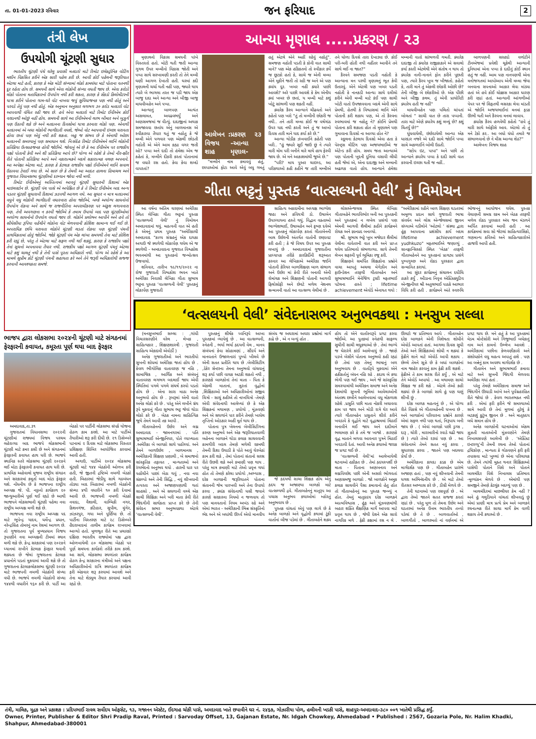તા. 01-01-2023 રવિવાર જન ફરિયાદ 2
તંત્રી લેખ
ઉપયોગી ચૂંટણી સુધાર
ભારતીય ચૂંટણી પંચે ઘરેલુ પ્રવાસી મતદારો માટે રિમોટ ઇલેક્ટ્રોનિક વોટિંગ મશીન વિકસિત કરીને એક સારી પહેલ કરી છે. આવી કોઈ પહેલની જરૂરિયાત એટલા માટે હતી, કારણ કે એક મોટી સંખ્યામાં લોકો કામધંધા માટે પોતાના વતનથી દૂર રહેતા હોય છે. સમયની સાથે એવા લોકોની સંખ્યા વધતી જાય છે. એવા કરોડો લોકો પોતાના મતાધિકારનો ઉપયોગ નથી કરી શકતા, કારણ કે સેંકડો કિલોમીટરની યાત્રા કરીને પોતાના ગામ-ઘરે વોટ નાખવા જવું સુવિધાજનક પણ નથી હોતું અને પરવડે તેવું પણ નથી હોતું. એક અનુમાન અનુસાર લગભગ ૩૦ કરોડ મતદારો વોટ આપવાથી વંચિત રહી જાય છે. હવે એવા મતદારો માટે રિમોટ ઈવીએમ કોઈ વરદાનથી ઓછું નહીં હોય. સમયની સાથે આ ઈવીએમનો લાભ બીમાર અને બુઝુર્ગ પણ ઉઠાવી શકે છે અને મતદાનના દિવસોમાં યાત્રા કરનારા લોકો પણ. એનાથી મતદાનમાં એ બધા લોકોની ભાગીદારી વધશે, જેઓ વોટ આપવાની ઇચ્છા ધરાવતા હોવા છતાં પણ એવું નથી કરી શકતા. બહુ જ સંભવ છે કે એનાથી ઓછા મતદાનની સમસ્યાનું પણ સમાધાન થશે. નિઃસંદેહ રિમોટ ઈવીએમને લઈને લોકોની પ્રતિક્રિયા ઉત્સાહજનક હોવી જોઈએ. જોવાનું એ છે કે આ ઈવીએમ પર રાજકીય પક્ષો પોતાની કેવી અને શી પ્રતિક્રિયા આપે છે? યોગ્ય એ રહેશે કે તેઓ નીર-ક્ષીર રીતે પોતાની પ્રતિક્રિયા આપે અને નકારાત્મકને બદલે સકારાત્મક વલણ અપનાવે. આ અપેક્ષા એટલા માટે, કારણ કે કેટલાક રાજકીય પક્ષો ઈવીએમને લઈને સવાલ ઉઠાવવા ટેવાઈ ગયા છે. એ સારું છે કે તેમની આ આદત હાલના હિમાચલ અને ગુજરાત વિધાનસભા ચૂંટણીઓ દરમ્યાન જોવા નથી મળી.
રિમોટ ઈવીએમનું અસ્તિત્વમાં આવવું ચૂંટણી સુધારની દિશામાં એક માઇલસ્ટોન છે. ચૂંટણી પંચ પાસે એ અપેક્ષિત છે કે તે રિમોટ ઈવીએમ બાદ અન્ય પડતર ચૂંટણી સુધારાની દિશામાં ઝડપથી આગળ વધે. આ સુધાર ન માત્ર મતદાનમાં વધુને વધુ લોકોની ભાગીદારી વધારનારા હોવા જોઈએ, બલ્કે અયોગ્ય સાધનોનો ઉપયોગ રોકવા અને સાથે જ રાજનીતિના અપરાધીકરણ પર અંકુશ લગાવનારા પણ. તેની અવગણના ન કરવી જોઈએ કે તમામ ઉપાયો બાદ પણ ચૂંટણીઓમાં અયોગ્ય સાધનોનો ઉપયોગ વધતો જાય છે. લોકોને પ્રલોભન આપીને અને હવે તો સીધેસીધા રૂપિયા વહેંચીને લોકોના વોટ મેળવવાની કોશિશ સામાન્ય થઈ ગઈ છે. અપરાધિક છબિ ધરાવતા લોકોને ચૂંટણી લડતાં રોકવા પણ ચૂંટણી પંચની પ્રાથમિકતામાં હોવું જોઈએ. જોકે ચૂંટણી પંચ એક લાંબા સમયથી તેના માટે કોશિશ કરી રહ્યું છે, પરંતુ તે એટલા માટે સફળ નથી થઈ શક્યું, કારણ કે રાજકીય પક્ષો તેનાં સૂચનો અપનાવવા તૈયાર નથી. રાજકીય પક્ષો આગળ ચૂંટણી પંચનું એટલા માટે કશું ચાલતું નથી કે તેની પાસે પૂરતા અધિકારો નથી. યોગ્ય એ રહેશે કે આ મામલે સુપ્રીમ કોર્ટ ચૂંટણી પંચની સહાયતા કરે અને તેને જરૂરી અધિકારોથી સજ્જ કરવાની આવશ્યકતા સમજે.
ભાજપ દ્વારા લોકસભા ૨૦૨૪ની ચૂંટણી માટે સંગઠનમાં ફેરફારની કવાયત, કમૂરતા પૂર્ણ થયા બાદ ફેરફાર
અમદાવાદ,તા.૩૧
ગુજરાતમાં વિધાનસભા ૨૦૨૨ની ચૂંટણીમાં રાજ્યમાં વિજય પરચમ લહેરાવ્યા બાદ ભાજપે લોકસભાની ચૂંટણી માટે કમર કસી છે અને સંગઠનમાં ફેરફારની કવાયત હાથ ધરી છે. ભાજપે સ્થાનિક સ્તરે લોકસભા ચૂંટણી ૨૦૨૪ને લઈ મોટા ફેરફારની કવાયત હાથ ધરી છે. પ્રાથમિક અહેવાલો મુજબ રાષ્ટ્રીય સંગઠન અને સરકારમાં કમૂર્તા બાદ મોટા ફેરફાર થશે. નોંધનીય છે કે ભાજપના રાષ્ટ્રીય અધ્યક્ષ જે. પી. નડ્ડાનો કાર્યકાળ ૨૦ જાન્યુઆરીએ પૂર્ણ થઈ રહ્યો છે આથી ભાજપને લોકસભાની ચૂંટણી પહેલા નવા રાષ્ટ્રીય અધ્યક્ષ મળી શકે છે.
ભાજપના નવા રાષ્ટ્રીય અધ્યક્ષ પદ માટે ભૂપેન્દ્ર યાદવ, ધર્મેન્દ્ર પ્રધાન, નરેન્દ્રસિંહ તોમરનું નામ રેસમાં આગળ છે. તો ગુજરાતના પૂર્વ મુખ્યપ્રધાન વિજય રૂપાણીને નવા અધ્યક્ષની ટીમમાં સ્થાન મળી શકે છે. કેન્દ્ર સરકારમાં પણ ૨૦૨૪ને ધ્યાનમાં રાખીને કેટલાક ફેરફાર થવાની શક્યતા છે જેમાં ગુજરાતના કેટલાક પ્રધાનોને પડતાં મુકવામાં આવી શકે છે તો ગુજરાતના કેટલાકલોકસભા ચૂંટણી ૨૦૨૪ માટે ભાજપની નબળી બેઠકોની સંખ્યા વધી છે. ભાજપે નબળી બેઠકોની સંખ્યા ૧૪૪થી વધારીને ૧૬૦ કરી છે. પાર્ટી આ બેઠકો પર પાર્ટીની લોકસભા સંપર્ક યોજના હેઠળ કામ કરશે. આ માટે પાર્ટીએ તૈયારીઓ શરૂ કરી દીધી છે. ૨૧ ડિસેમ્બરે પટનામાં ૨ દિવસ માટે લોકસભા વિસ્તાર પ્રશિક્ષણ શિબિર આયોજિત કરવામાં આવી હતી.
અગાઉ, પાર્ટીએ ૨૦૨૪ લોકસભા ચૂંટણી માટે ૧૪૪ બેઠકોની ઓળખ કરી હતી, જે જીતની દ્રષ્ટિએ નબળી બેઠકો હતી. બિહારમાં જેડીયુ સાથે ગઠબંધન તોડ્યા બાદ બિહારમાં નબળી બેઠકોની સંખ્યા ૪થી વધારીને ૧૦ કરી દેવામાં આવી છે. ભાજપની નબળી બેઠકો નવાદા, વૈશાલી, વાલ્મિકી નગર, કિશનગંજ, કટિહાર, સુપૌલ, મુંગેર, ઝાંઝરપુર, ગયા અને પૂર્ણિયા છે. તો પાર્ટીના વિસ્તરણ માટે ૨૮ ડિસેમ્બરે હૈદરાબાદમાં તાલીમ કાર્યક્રમ રાખવામાં આવ્યો હતો. મૂળભૂત રીતે આ પ્રચારકો દક્ષિણ ભારતીય રાજ્યોમાં પક્ષ દ્વારા ઓળખાયેલી ૯૦ લોકસભા બેઠકો પર પૂર્ણ સમયના કાર્યકરો તરીકે કામ કરશે. આ સાથે, લોકસભા સ્થળાંતર કાર્યક્રમ હેઠળ કેન્દ્ર સરકારના મંત્રીઓ અને પક્ષના અધિકારીઓનો રાત્રિ સ્થળાંતર કાર્યક્રમ ફરી એકવાર શરૂ કરવામાં આવશે અને તેના માટે શેડ્યૂલ તૈયાર કરવામાં આવી રહ્યો છે.
આન્યા મૃણાલ .....પ્રકરણ / ૨૩
મૃણાલનો વિકાસ સમયની પાંખે વિસ્તરતો હતો. મોટી થતી જતી આન્યા ગૂગલ ઉપર મમ્મીનો વિકાસ જોતી અને પપ્પા સાથે સરખામણી કરતી તો તેને મમ્મી ઘણી આગળ દેખાતી હતી. ઘરમાં કદી મૃણાલની ચર્ચા થતી નહીં પણ, જ્યારે થાય ત્યારે બે ભાગલા તરત જ પડી જાય એક બાજુ દાદા અને આન્યા અને બીજી બાજુ માધવીબહેન અને પપ્પા.
આન્યાનું બાળપણ અત્યંત અસલામત, અવઢવભર્યું અને અણસમજમાં જ વીત્યું. દાદાજીનાં અથાક સમજાવવા છતાંય એનું બાળમાનસ એ સ્વીકારવા તૈયાર થતું જ નહોતુ કે જે મમ્મી એને પળવાર પણ એકલી છોડતી નહોતી એ એને આમ કહ્યા વગર જતી રહે? પપ્પા અને દાદી તો હંમેશા એમ જ કહેતાં કે, મમ્મીને દીકરી કરતાં પોતાનામાં જ વધારે રસ હતો. કેવા કેવા શબ્દો વાપરતાં?
આલેખન : વિજય શાહ પ્રકરણ ૨૩ -આન્યા મૃણાલ-
"મમ્મીને નામ કમાવવું હતું, છાપાઓમાં ફોટા આવે એવું બધુ ગમતું હતું એટલે એને અહીં રહેવું નહોતું". સમજણ નહોતી પડતી કે કોની વાત સાચી માને? પણ એક હકિકતનો તો સ્વીકાર કર્યે જ છૂટકો હતો કે, સાચે જ એની મમ્મા એને મૂકીને જતી તો રહી જ અને એ પણ ક્યાંય દૂર. ખબર નહીં ક્યારે પાછી આવશે? અરે પાછી આવશે કે કેમ એનીય ક્યાં ખબર છે છતાં, ય મમ્મી માટે કશું ખોટું સાંભળી પણ શકતી નહીં.
ક્યારેક કૈરવ આન્યાને ચીઢવતો અને કહેતો પણ ખરો "તું તો મમ્મીની છોકરી જ નથી.. તને તારી મમ્મા કોઈ જ વર્ષગાંઠ ઉપર યાદ નથી કરતી અને તું જ આખો દિવસ તારી માને યાદ કર્યા કરે છે."
આન્યા થોડીક ઝંખવાઈને કહેતી પણ ખરી.. "હું જ્યારે સૂઈ જાઉ છું ને ત્યારે મારી મોમ પરી બનીને મારે માથે હાથ ફેરવી જાય છે. એ મને આકાશમાંથી જુએ છે."
"પરી? માય પુઅર ચાઇલ્ડ, આ પરીકથાઓ કહી કહીને જ તારી મમ્મીએ તને ધોળા દિવસે તારા દેખાડ્યા છે. કોઈ પરી-બરી હોતી નથી નહીંતર આવીને તને સાથે લઈ ના જાત?"
કૈરવને સમજણ પડતી નહોતી કે આન્યાના મન પરથી મૃણાલનું ભૂત કેવી ઉતારવું. એને એટલી પણ ખબર પડતી નહોતી કે નાનકડી આન્યા સાથે દલીલો કરીને એની મમ્મી માટે કંઈ પણ સાચી ખોટી વાતો ઉપજાવવાના બદલે એની સાથે પ્રેમથી, હેતથી કે વિશ્વાસમાં લઈને એને પોતાની કરી શકાય પણ, એ તો કૈરવના સ્વભાવમાં જ નહોતુ ને? કોઈને પ્રેમથી પોતાના કરી શકાતા હોત તો મૃણાલને પણ ગુમાવાના દિવસો ના આવ્યા હોત ને?
સ્કૂલના કેટલાય દિવસો એવા હતા કે પેરન્ટ્સ મીટિંગ પણ અજયભાઈએ જ એટેન્ડ કરી હોય. સમય જતા આન્યાએ પણ પોતાની ખુદની દુનિયા વસાવી લીધી હતી જેમાં એ, એના દાદાજી અને મમ્માની અઢળક વાતો હોય. આન્યાને હંમેશા મમ્માની વાતો સાંભળવી ગમતી. ક્યારેક દાદાજી તો ક્યારેક રાજીકાકાને એ સવાલો કર્યા કરતી એટલેથી એને સંતોષ ન થાય તો ક્યારેક નાની-નાનાને ફોન કરીને પૂછતી પણ, ત્યારે કૈરવ ખૂબ જ ખીજાતો. કહેતો કે, તારી માને તું એકલી છોકરી ઓછી છે? તેની બીજી બે છોકરીઓ છે. એક પીંછી અને બીજી કલમ. તું એની પ્રાયોરિટી ક્યારેય હતી જ નહીં"
માધવીબહેન પણ પલિતો ચાંપતાં બોલતાં " સાચી વાત છે તારા પપ્પાની. તારા માટે એણે ક્યારેય કશું લખ્યું છે? કશું ચિતર્યું છે?"
ધુંધવાયેલી, છંછેડાયેલી આન્યા એક ધારદાર નજરે એ દાદી સામે જોઈને પપ્પા સામે અકળાઈને બોલી ઉઠતી.
"સ્ટોપ ઇટ, પાપા" અને પછી તો આન્યાને ક્યારેય પપ્પા કે દાદી સાથે વાત કરવાની ઇચ્છા થતી જ નહીં..
બાળપણની સરહદો વળોટીને ટીનએજમાં પ્રવેશી ચૂકેલી આન્યાની દુનિયામાં એના પપ્પા કે દાદીનું કોઈ સ્થાન હતું જ નહીં. આમ પણ નાનપણથી એના મનોજગતમાં આપોઆપ એની મમ્મા જેવા બનવાના સપનાઓ આકાર લેવા માંડ્યા હતાં એ હવે કોઈ ચોક્કસ આકાર ધારણ કરી રહ્યાં હતાં. આન્યાની આંગળીઓ પેપર પર જે સિફતથી લસરકા લેવા માંડતી એ જોઈને અજયભાઈનાં મનમાં ફડક ઊભી થતી અને કૈરવના મનમાં લાવાપ.
ક્યારેક કૈરવ હળવેથી કહેતો "હવે તું મારી સાથે ઓફીસે આવ. એટલો તો તું મને ટેકો કર.. આ બધો ધંધો તમારે જ સંભાળવાનો છે ને મીસ આન્યા શેઠ?"
આલેખનઃ વિજય શાહ
ગીતા ભટ્ટનું પુસ્તક ‘વાત્સલ્યની વેલી’ નું વિમોચન
આ વર્ષના અંતિમ ચરણમાં અમેરિકા સ્થિત લેખિકા ગીતા ભટ્ટનાં પુસ્તક ‘વાત્સલ્યની વેલી’ નું વિમોચન અમદાવાદમાં થયું. મહત્વની વાત એ હતી કે એમનું પ્રથમ પુસ્તક "અમેરિકાથી અમદાવાદ "કાવ્ય સંગ્રહનું એક દાયકા અગાઉ જે સ્થળેથી લોકાર્પણ થયેલ એ જ સ્થળેથી - અમદાવાદના ગુજરાત વિશ્વકોશ ભવનમાંથી આ પુસ્તકનો જન્મોત્સવ ઉજવાયો.
શનિવાર, તારીખ ૧૯/૧૧/૨૦૨૨ ના રોજ ગુજરાતી વિશ્વકોશ ભવન ખાતે અમેરિકા નિવાસી લેખિકા ગીતા સુભાષ ભટ્ટના પુસ્તક ‘વાત્સલ્યની વેલી’ પુસ્તકનું લોકાર્પણ ગુજરાતી
સાહિત્ય અકાદમીના અધ્યક્ષ ભાગ્યેશ જહા અને કવિયત્રી ડો. ઉષાબેન ઉપાધ્યાયના હસ્તે થયું. વિદ્વાન વક્તાઓ ભાગ્યેશભાઈ, ઉષાબહેન અને કૃષ્ણ દવેએ આ પુસ્તકનું લોકાર્પણ કરતાં ગીતાબેનની બાલ ઉછેરની અંતર્ગત વાતોની છણાવટ કરી હતી ; કે જે વિષય ઉપર આ પુસ્તક લખાયું છે . અમદાવાદમાં ગુજરાતીના પ્રાધ્યાપક તરીકે કારકિર્દીની શરૂઆત કરનાર આ લેખિકાએ અમેરિકા જઈને પોતાની કેરિયર બાળશિક્ષણ બાળ સંભાળ અને ઉછેર માં કેવી રીતે બનાવી એની રોમાંચક અને શિક્ષણની પોતાની આગવી ફિલોસોફી અને છેવટે મળેલ નેશનલ સન્માનની વાતો આ વાત્સલ્ય વેલીમાં છે .
લોસએન્જલસ સ્થિત લેખિકા ગીતાબહેને ભાવવિભોર બની આ પુસ્તકની અને પુસ્તકમાં ન લખેલ પ્રસંગો પણ એમની આગવી શૈલીમાં કહીને કાર્યક્રમને રોચક અને જ્ઞાનપ્રદ બનાવ્યો.
શ્રી. સુભાષ ભટ્ટે ખૂબ મજેદાર શૈલીમાં વેલીના વાવેતરની વાત કરી અને પ્રાપ્ત થયેલ પ્રતિભાવો સંભળાવ્યા. સાથે તેમની લેખન સફરની પૂર્વ ભૂમિકા રજૂ કરી.
શિક્ષણને સમર્પિત શિક્ષકોના પ્રશ્નોને વાચા આપતું અચલા મેગેઝીન અને ફાઉન્ડેશન તરફથી ગીતાબહેન અને સુભાષભાઈને મેનેજિંગ ટ્રસ્ટી મફતભાઈ પટેલના હસ્તે ; lifetime achievement એવોર્ડ એનાયત થયો : "અમેરિકામાં રહીને બાળ શિક્ષણ ઘડતરમાં અમૂલ્ય પ્રદાન સાથે ગુજરાતી ભાષા સંવર્ધન અને લોસ એન્જેલસમાં જીવન સંધ્યાએ વડીલોને ‘ઓટલો ‘ સંસ્થા દ્વારા હૂંફ આપવાના પ્રશંસીય કાર્ય બદલ lifetime achievement yudhkuzo" મફતભાઈએ જણાવ્યું . સાનફ્રાન્સિસ્કો સ્થિત ‘બેઠક’ તરફથી ગીતાબહેનને આ પુસ્તકનાં પ્રાગટ્ય પ્રસંગે પુષ્પગુચ્છ અને રોકડ પુરસ્કાર દ્વારા સન્માનિત કરાયાં.
આ સુંદર કાર્યક્રમનું સંચાલન દધીચિ ઠાકરે કર્યું . ઔડાના નિવૃત્ત એક્ઝિક્યુટિવ એન્જીનીયર શ્રી અતુલભાઈ પાઠકે આભાર વિધિ કરી હતી . કાર્યક્રમને અંતે સ્વરુચિ ભોજનનું આયોજન થયેલ. પુસ્તક વેચાણની સમગ્ર રકમ અને બેઠક તરફથી મળેલ રોકડ પુરસ્કાર અંધ જન મંડળને અર્પિત કરવામાં આવી હતી . આ કાર્યક્રમમાં સવા સો જેટલાં સાહિત્યરસિકો, ગણમાન્ય કવિઓ અને સાહિત્યકારોએ હાજરી આપી હતી.
‘વત્સલયની વેલી’ સંવેદનાસભર અનુભવકથા : મનસુખ સલ્લા
(મનસુખભાઈ સલ્લા : ,ગાંધી વિચારસરણીને વરેલ , લેખક , સાહિત્યકાર , શિક્ષણશાસ્ત્રી . ગુજરાતી સાહિત્ય એકાદમી એવોર્ડી )
અનેક ગુજરાતીઓ અને ભારતીયો સુખની શોધમાં અમેરિકા જતાં હોય છે . કેવળ ભૌગોલિક વાતાવરણ જ નહિ , સામાજિક , આર્થિક અને સંબંધનું વાતાવરણ લગભગ બદલાઈ જાય એવી સ્થિતિમાં પગલે પગલે સંઘર્ષ કરવો પડતો હોય છે . એના સારા માઠા અનેક અનુભવો હોય છે . રૂબરૂમાં એની વાતો અનેક લોકો કરે છે . પરંતુ એને લખીને ગ્રંથ રૂપે મુકવાનું ગીતા સુભાષ ભટ્ટ જેવાં થોડા લોકો કરે છે . બેઠક નામના સાહિત્યિક જૂથે તેમને આવી તક આપી .
ગીતાબહેનનો ઉછેર અને લગ્ન અમદાવાદ - જામનગરમાં . પતિ સુભાષભાઈ એન્જીનિયર, પોતે વ્યાખ્યાતા .અમેરિકા બે બાળકો સાથે પહોંચ્યાં. અને તેમને બાળઉછેર , બાળમાનસ , અમેરિકાની શિક્ષણ પ્રણાલી , બે સમાજનો સાંસ્કૃતિક તફાવત , માન્યતાઓ અને રંગભેદનો અનુભવ થયો . હારની ધાર પર પહોંચીને પાછાં બેઠા થવું , નવા નવા સંકલ્પો અને તેની સિદ્ધિ , નવું શીખવાની તત્પરતા અને અજાણપણાથી થતાં સાહસો , અને એ સઘળાની વચ્ચે એક સાચી શિક્ષિકા અને ખરી માતા કેવી રીતે જિંદગીની સાર્થકતા પ્રાપ્ત કરે છે તેની સંવેદન સભર અનુભવકથા એટલે ‘વાત્સલ્યની વેલી’.
પુસ્તકનું શીર્ષક ધ્વનિરૂપે આખા પુસ્તકમાં વ્યાપેલું છે . આ વાત્સલ્યની, સ્નેહની , ભર્યા ભર્યા હૃદયની વેલ , માનવ સંબંધનાં કેવા સોહામણાં , સૌંદર્ય અને માનવતાને ઉજાળનારાં પુષ્પો ખીલવે છે એની સતત પ્રતીતિ થાય છે .બેબીસિટીંગ ,ડેકેર સેન્ટરના તેમના અનુભવો વાંચવાનું શરૂ કર્યા પછી વાચક અટકી શકતો નથી , કારણકે બાળકોનાં તેનાં માતા - પિતા કે એકલી માતાનાં, ઝૂરતાં વૃદ્ધોનાં ,શિક્ષિકાઓ અને અધિકારીઓનાં સજીવ ચિત્રો - સાચું કહીએ તો નાખચિત્રો -તેમણે એવી સંવેદનાથી આલેખ્યાં છે કે એક શિક્ષકનાં મથામણ , પ્રયોગો , મૂંઝવણો અને એ સઘળાંને પાર કરીને તેમણે ખાધેલ તૃપ્તિનો ઓડકાર અહીં મૂર્ત થાય છે .
પોતાના પુત્ર ખેલનના બેબીસિટીંગના કરુણ અનુભવે અને એક જરૂરિયાતવાળી બહેનના બાળકને થોડા કલાક સાચવવાની કામગીરી બદલ તેમણે મળેલી રકમથી તેમની દિશા ઉઘાડી કે પોતે આવું ઘેરબેઠાં કામ કરી શકે , તેમાં પોતાનાં સંતાનો સરસ રીતે ઉછરી શકે અને કમાણી પણ થાય . પરંતુ માત્ર કમાણી માટે તેઓ પ્રવૃત્ત થયાં હોત તો તેમણે કરેલા પ્રયોગો ,અભ્યાસ , દરેક બાળકની જરૂરિયાતને પોતાના સંતાનની જેમ પારખવી અને તેના ઉપાયો કરવા , ક્યાંક સંવેદનાથી ધસી જવાને કારણે સરકારના નિયમો ન જળવાય તો પણ માનવતાનો નિયમ અખંડ રહે અને એમાં ભારત - અમેરિકાની ભિન્ન સંસ્કૃતિનો ભેદ અને એ બધાંથી ઊર્ધ્વ એવો માનવીય સંબંધ જ અઘરામાં અઘરા પ્રશ્નોમાં માર્ગ કાઢે છે , એ ન બન્યું હોત .
જે હૃદયથી સાચા શિક્ષક હોય એનું હૃદય જ અજાણ્યા બાળકો માટે વાત્સલ્યથી દ્રવે. ગીતાબહેનનું માતૃરૂપ આ પચાસ અનુભવ કથાઓમાં મ્હોરતું અનુભવાય છે .
પુસ્તક વાંચતાં એવું પણ લાગે છે કે અનેક બાળકો અને વૃદ્ધોની કથામાં ટૂંકી વાર્તાનાં બીજ પડેલાં છે . ગીતાબહેને શક્ય હોય તો એને વાર્તાસ્વરૂપે પ્રગટ કરવા જોઈએ. આ પુતકમાં સ્નેહથી સાફલ્ય સુધીની સાચી લઘુકથાઓ છે . તેમાં ભાગ્યે જ ઘેરારંગે કાંઈ આલેખાયું છે . જાણે પડખે બેસીને પોતાના અનુભવો કહી રહ્યાં છે .તેમાં પણ તેમનું ભાષાનું બળ અનુભવાય છે . વાર્તારૂપે મુકવામાં એને હકીકતોનું બંધન નહિ રહે . કદાચ બે કથા ભેગી પણ થઈ જાય , અને જે સાંસ્કૃતિક સમસ્યામાંથી અમેરિકન સમાજ અને અનેક દેશમાંથી સુખની ભૂમિમાં આવેલાઓની અંતસ્થ છબીને આલેખવામાં વધુ મોકળાશ રહેશે .પ્રસુતિ પછી માતા નોકરી બચાવવા કામ પર જાય અને મોડી રાત્રે ઘેર આવે ત્યારે ગીતાબહેન પ્રસુતાને શીરો કરીને ખવડાવે કે વૃદ્ધોને માટે વૃદ્ધાશ્રમમાં મિઠાઈ બનાવીને લઈ જાય અને દાદીમાને ભલામણ કરે કે તમે જ ખાજો . કારણકે વૃદ્ધ માતાને મળવા આવનાર પુત્રને મિઠાઈ ખવડાવી દેતાં. આવી અનેક કથાઓ જરાક જ પ્રગટ થઈ છે .
‘વાત્સલ્યની વેલી’માં આલેખાયેલી ઘટનાઓ હકીકત છે . તેમાં હૃદયસ્પર્શી છે માતા - પિતાના અણબનાવ અને લગ્નવિચ્છેદ પછી એની અસરો ભોગવતાં અણસમજુ બાળકો . જો બાળકોને અમુક કલાક સાચવીને પૈસા કમાવાનો હેતુ હોત તો ગીતાબહેનનું આ પુસ્તક જન્મ્યું ન હોત. તેમનું માતૃહૃદય દરેક બાળકને આત્મવિશ્વાસ , હૂંફ અને મૂંઝવણમાંથી બહાર શક્તિ શૈક્ષણિક માર્ગે આપવા માટે પ્રવૃત્ત થાય છે , જેથી દેશને એક સારો નાગરિક મળે . ફેક્રી કક્ષામાં રસ ન લે . ઊલટો જ પ્રતિભાવ આપે . ગીતાબહેન દરેક બાળકને એની વિશેષતા શોધીને એવોર્ડ આપતાં હતાં. આગલા દિવસ સુધી તેઓ અને શિક્ષિકાઓ શોધી ન શક્યાં કે ફેક્રીને શાને માટે એવોર્ડ આપી શકાય . છેલ્લે તેમને સૂઝે છે કે બધાં બાળકોનાં નામ જાહેર કરવાનું કામ ફેક્રી કરી શકશે . ફેક્રીએ તે કામ સરસ રીતે કર્યું , એ માટે તેને એવોર્ડ અપાયો . આ મથામણ સાચો શિક્ષક જ કરી શકે . એટલે તેઓ કહી શક્યાં છે કે બાળકો સાથે હું પણ ઘણું શીખી છું .
દરેક બાળક મહત્વનું છે , એ યોગ્ય રીતે વિકસે એ ગીતાબહેનની ધખના છે . અને બાળકોનાં પરિવારના પ્રશ્નોને કારણે એમાં સફળ નથી પણ થતાં, નિરૂપાય બની જાય છે . ( એવાં બાળકો પછી ડ્રગ્સ , દારૂ , ચોરી , મારામારીનો રવાડે ચઢી જાય છે ) ત્યારે તેઓ રડ્યાં પણ છે . આ સંવેદનાએ તેમને સતત નવું કરવા , સુધારણા કરવા , જાતને પણ બદલવા પ્રેર્યાં છે .
અમેરિકાના કાયદા કડક છે એમ માર્ગદર્શક પણ છે . ગીતાબહેન પ્રારંભે અજાણ હતાં , પણ નવું શીખવાની તેમની ધગશ અભિનંદનીય છે . એ માટે તેઓ રીતસર અભ્યાસ કરે છે , ડીગ્રી મેળવે છે .
તેની ઘટનાઓ પણ રસપૂર્ણ છે . એ દ્વારા તેઓ જાતને સતત સજ્જ કરતાં રહ્યાં છે . પરંતુ મૂળ તો તેમના ઉછેર અને ઘડતરમાં અનેક ઉત્તમ ભારતીય તત્ત્વો પડેલાં છે તે છે . બાળવાર્તાઓ , બાળગીતો , બાળરમતો નાં વર્ણનમાં એ પ્રગટ થાય છે. મને હતું કે આ પુસ્તકમાં મેડમ મોન્ટેસોરી અને ગિજુભાઈ બધેકાનું નામ અને કામનો ઉલ્લેખ આવશે . અમેરિકામાં પછીના કેળવણીકારો અને સંશોધકોને વધુ મહત્વ અપાતું હશે . પણ આ બન્નેનું કામ અવશ્ય માર્ગદર્શક છે .
ગીતાબેન અને સુભાષભાઈ કમાવા માટે અને સુખની જિંદગી મેળવવા અમેરિકા ગયાં હતાં .
પરંતુ તેમણે અમેરિકાના સમાજ અને જિંદગીને ઊઘાડી આંખે અને પૂર્વગ્રહરહિત રીતે જોયાં છે . કેવળ ભારતભક્ત નથી કરી . એમાં ફરી ફરીને જે સમસ્યાઓ સામે આવી છે તેનાં મૂળમાં તૂટેલું કે બટકણું કુટુંબ જીવન છે . અને માતૃહૃદય બધે સમાન હોય છે .
અનેક બાળકોની ઘટનાઓમાં એકલ ઝૂઝતી માતાઓની મૂંઝવણોને તેમણે નિખાલસપણે આલેખી છે . ‘એક્ઝિટ ઇન્ટરવ્યૂ’ની તેમની રચના તેઓ પોતાનાં દ્રષ્ટિકોણ , માન્યતા કે ગોઠવણને ફરી ફરી તપાસવા માટે ખુલ્લાં છે એના પરિચાયક છે. તેમને ત્યાંથી મુક્ત થનાર શિક્ષિકાઓ પાસેથી પોતાને વિશે અને પોતાને બાલમંદિર વિશે નિખાલસ પ્રતિભાવ -મૂલ્યાંકન મેળવે છે . એમાંથી પણ સમજીને તેમણે કેટલુંક બદલ્યું પણ છે .
બાલમંદિરમાં માછલીઘર કેમ નહીં ?અને હું ગલુડિયાને વાંચતાં શીખવાડું છું એમાં પ્રાણી માત્ર પ્રત્યે પ્રેમ અને બાળકને રચનાત્મક રીતે સાચા માર્ગે કેમ વાળી શકાય તેની કથાઓ છે .
તંત્રી, માલિક, મુદ્રક અને પ્રકાશક : પ્રદિપભાઈ રાવલ સર્વોદય ઓફસેટ, ૧૩, ગજાનન એસ્ટેટ, ઈદગાહ ચોકી પાસે, અમદાવાદ ખાતે છપાવીને ઘર નં. ૨૪૬૭, ગોઝારીયા પોળ, હલીમની ખડકી પાસે, શાહપુર-અમદાવાદ-૩૮૦ ૦૦૧ ખાતેથી પ્રસિદ્ધ કર્યું.
Owner, Printer, Publisher & Editor Shri Pradip Raval, Printed : Sarvoday Offset, 13, Gajanan Estate, Nr. Idgah Chowkey, Ahmedabad • Published : 2567, Gozaria Pole, Nr. Halim Khadki, Shahpur, Ahmedabad-380001